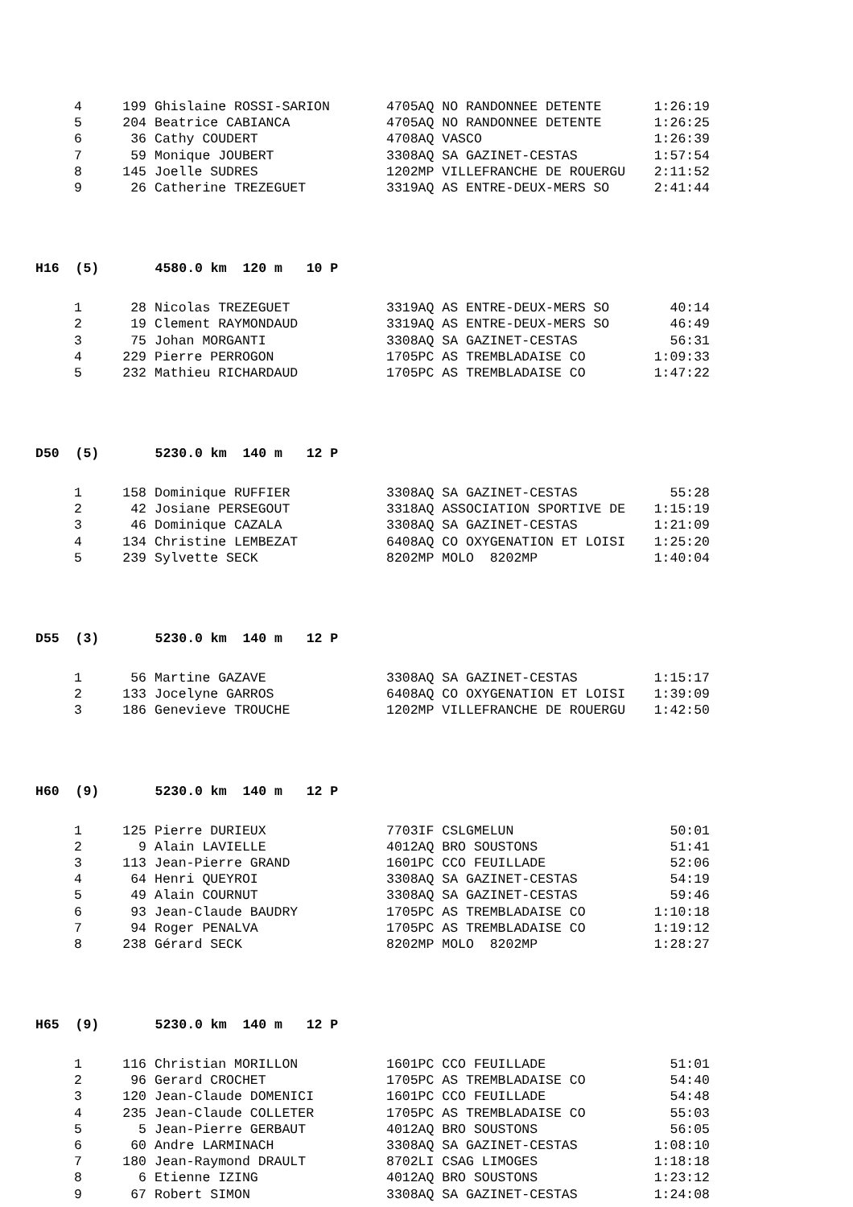| 4 | 199 | Ghislaine ROSSI-SARION | 4705AQ NO RANDONNEE DETENTE | 1:26:19 |
| 5 | 204 | Beatrice CABIANCA | 4705AQ NO RANDONNEE DETENTE | 1:26:25 |
| 6 | 36 | Cathy COUDERT | 4708AQ VASCO | 1:26:39 |
| 7 | 59 | Monique JOUBERT | 3308AQ SA GAZINET-CESTAS | 1:57:54 |
| 8 | 145 | Joelle SUDRES | 1202MP VILLEFRANCHE DE ROUERGU | 2:11:52 |
| 9 | 26 | Catherine TREZEGUET | 3319AQ AS ENTRE-DEUX-MERS SO | 2:41:44 |
H16 (5) 4580.0 km 120 m 10 P
| 1 | 28 | Nicolas TREZEGUET | 3319AQ AS ENTRE-DEUX-MERS SO | 40:14 |
| 2 | 19 | Clement RAYMONDAUD | 3319AQ AS ENTRE-DEUX-MERS SO | 46:49 |
| 3 | 75 | Johan MORGANTI | 3308AQ SA GAZINET-CESTAS | 56:31 |
| 4 | 229 | Pierre PERROGON | 1705PC AS TREMBLADAISE CO | 1:09:33 |
| 5 | 232 | Mathieu RICHARDAUD | 1705PC AS TREMBLADAISE CO | 1:47:22 |
D50 (5) 5230.0 km 140 m 12 P
| 1 | 158 | Dominique RUFFIER | 3308AQ SA GAZINET-CESTAS | 55:28 |
| 2 | 42 | Josiane PERSEGOUT | 3318AQ ASSOCIATION SPORTIVE DE | 1:15:19 |
| 3 | 46 | Dominique CAZALA | 3308AQ SA GAZINET-CESTAS | 1:21:09 |
| 4 | 134 | Christine LEMBEZAT | 6408AQ CO OXYGENATION ET LOISI | 1:25:20 |
| 5 | 239 | Sylvette SECK | 8202MP MOLO 8202MP | 1:40:04 |
D55 (3) 5230.0 km 140 m 12 P
| 1 | 56 | Martine GAZAVE | 3308AQ SA GAZINET-CESTAS | 1:15:17 |
| 2 | 133 | Jocelyne GARROS | 6408AQ CO OXYGENATION ET LOISI | 1:39:09 |
| 3 | 186 | Genevieve TROUCHE | 1202MP VILLEFRANCHE DE ROUERGU | 1:42:50 |
H60 (9) 5230.0 km 140 m 12 P
| 1 | 125 | Pierre DURIEUX | 7703IF CSLGMELUN | 50:01 |
| 2 | 9 | Alain LAVIELLE | 4012AQ BRO SOUSTONS | 51:41 |
| 3 | 113 | Jean-Pierre GRAND | 1601PC CCO FEUILLADE | 52:06 |
| 4 | 64 | Henri QUEYROI | 3308AQ SA GAZINET-CESTAS | 54:19 |
| 5 | 49 | Alain COURNUT | 3308AQ SA GAZINET-CESTAS | 59:46 |
| 6 | 93 | Jean-Claude BAUDRY | 1705PC AS TREMBLADAISE CO | 1:10:18 |
| 7 | 94 | Roger PENALVA | 1705PC AS TREMBLADAISE CO | 1:19:12 |
| 8 | 238 | Gérard SECK | 8202MP MOLO 8202MP | 1:28:27 |
H65 (9) 5230.0 km 140 m 12 P
| 1 | 116 | Christian MORILLON | 1601PC CCO FEUILLADE | 51:01 |
| 2 | 96 | Gerard CROCHET | 1705PC AS TREMBLADAISE CO | 54:40 |
| 3 | 120 | Jean-Claude DOMENICI | 1601PC CCO FEUILLADE | 54:48 |
| 4 | 235 | Jean-Claude COLLETER | 1705PC AS TREMBLADAISE CO | 55:03 |
| 5 | 5 | Jean-Pierre GERBAUT | 4012AQ BRO SOUSTONS | 56:05 |
| 6 | 60 | Andre LARMINACH | 3308AQ SA GAZINET-CESTAS | 1:08:10 |
| 7 | 180 | Jean-Raymond DRAULT | 8702LI CSAG LIMOGES | 1:18:18 |
| 8 | 6 | Etienne IZING | 4012AQ BRO SOUSTONS | 1:23:12 |
| 9 | 67 | Robert SIMON | 3308AQ SA GAZINET-CESTAS | 1:24:08 |